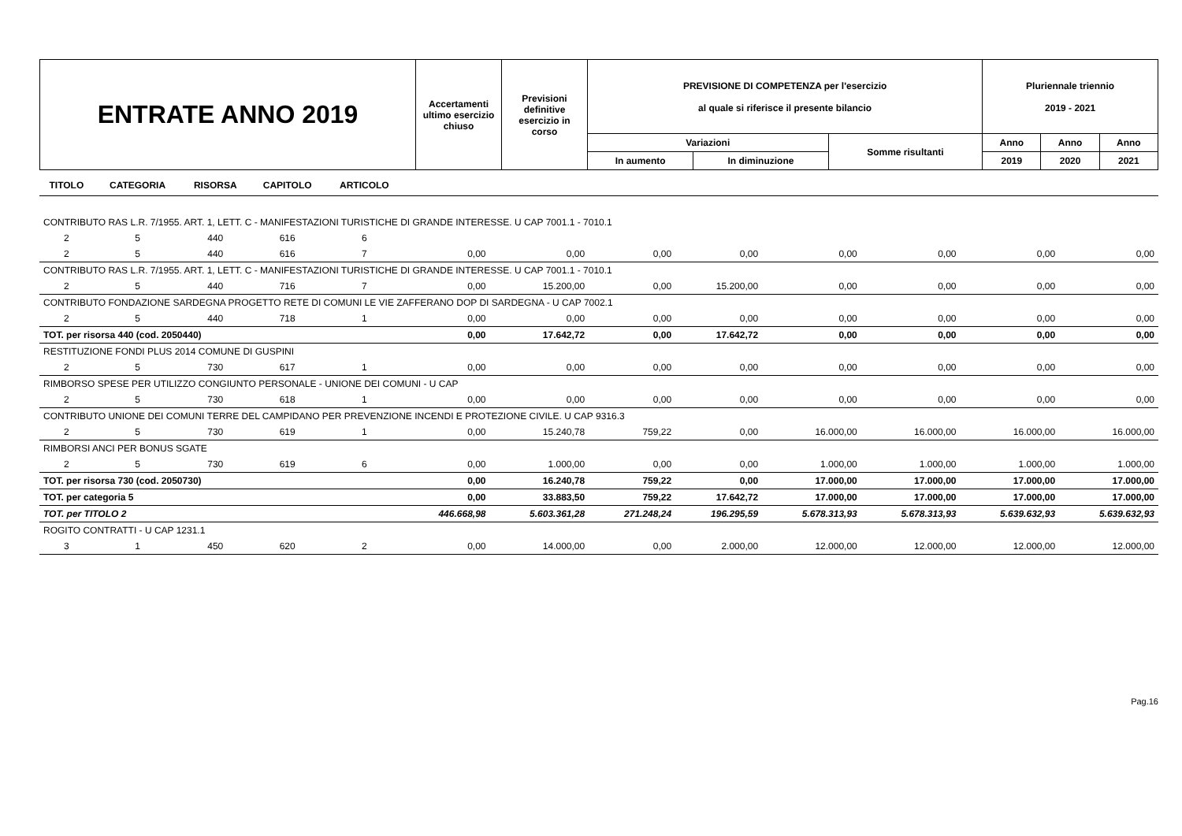| ENTRATE ANNO 2019 | Accertamenti ultimo esercizio chiuso | Previsioni definitive esercizio in corso | PREVISIONE DI COMPETENZA per l'esercizio al quale si riferisce il presente bilancio | | | Pluriennale triennio 2019 - 2021 | | |
| | | | Variazioni | | Somme risultanti | Anno | Anno | Anno |
| | | | In aumento | In diminuzione | | 2019 | 2020 | 2021 |
| TITOLO | CATEGORIA | RISORSA | CAPITOLO | ARTICOLO | | | | | | | | |
| --- | --- | --- | --- | --- | --- | --- | --- | --- | --- | --- | --- | --- |
| CONTRIBUTO RAS L.R. 7/1955. ART. 1, LETT. C - MANIFESTAZIONI TURISTICHE DI GRANDE INTERESSE. U CAP 7001.1 - 7010.1 | | | | | | | | | | | | |
| 2 | 5 | 440 | 616 | 6 | | | | | | | | |
| 2 | 5 | 440 | 616 | 7 | 0,00 | 0,00 | 0,00 | 0,00 | 0,00 | 0,00 | 0,00 | 0,00 |
| CONTRIBUTO RAS L.R. 7/1955. ART. 1, LETT. C - MANIFESTAZIONI TURISTICHE DI GRANDE INTERESSE. U CAP 7001.1 - 7010.1 | | | | | | | | | | | | |
| 2 | 5 | 440 | 716 | 7 | 0,00 | 15.200,00 | 0,00 | 15.200,00 | 0,00 | 0,00 | 0,00 | 0,00 |
| CONTRIBUTO FONDAZIONE SARDEGNA PROGETTO RETE DI COMUNI LE VIE ZAFFERANO DOP DI SARDEGNA - U CAP 7002.1 | | | | | | | | | | | | |
| 2 | 5 | 440 | 718 | 1 | 0,00 | 0,00 | 0,00 | 0,00 | 0,00 | 0,00 | 0,00 | 0,00 |
| TOT. per risorsa 440 (cod. 2050440) | | | | | 0,00 | 17.642,72 | 0,00 | 17.642,72 | 0,00 | 0,00 | 0,00 | 0,00 |
| RESTITUZIONE FONDI PLUS 2014 COMUNE DI GUSPINI | | | | | | | | | | | | |
| 2 | 5 | 730 | 617 | 1 | 0,00 | 0,00 | 0,00 | 0,00 | 0,00 | 0,00 | 0,00 | 0,00 |
| RIMBORSO SPESE PER UTILIZZO CONGIUNTO PERSONALE - UNIONE DEI COMUNI - U CAP | | | | | | | | | | | | |
| 2 | 5 | 730 | 618 | 1 | 0,00 | 0,00 | 0,00 | 0,00 | 0,00 | 0,00 | 0,00 | 0,00 |
| CONTRIBUTO UNIONE DEI COMUNI TERRE DEL CAMPIDANO PER PREVENZIONE INCENDI E PROTEZIONE CIVILE. U CAP 9316.3 | | | | | | | | | | | | |
| 2 | 5 | 730 | 619 | 1 | 0,00 | 15.240,78 | 759,22 | 0,00 | 16.000,00 | 16.000,00 | 16.000,00 | 16.000,00 |
| RIMBORSI ANCI PER BONUS SGATE | | | | | | | | | | | | |
| 2 | 5 | 730 | 619 | 6 | 0,00 | 1.000,00 | 0,00 | 0,00 | 1.000,00 | 1.000,00 | 1.000,00 | 1.000,00 |
| TOT. per risorsa 730 (cod. 2050730) | | | | | 0,00 | 16.240,78 | 759,22 | 0,00 | 17.000,00 | 17.000,00 | 17.000,00 | 17.000,00 |
| TOT. per categoria 5 | | | | | 0,00 | 33.883,50 | 759,22 | 17.642,72 | 17.000,00 | 17.000,00 | 17.000,00 | 17.000,00 |
| TOT. per TITOLO 2 | | | | | 446.668,98 | 5.603.361,28 | 271.248,24 | 196.295,59 | 5.678.313,93 | 5.678.313,93 | 5.639.632,93 | 5.639.632,93 |
| ROGITO CONTRATTI - U CAP 1231.1 | | | | | | | | | | | | |
| 3 | 1 | 450 | 620 | 2 | 0,00 | 14.000,00 | 0,00 | 2.000,00 | 12.000,00 | 12.000,00 | 12.000,00 | 12.000,00 |
Pag.16